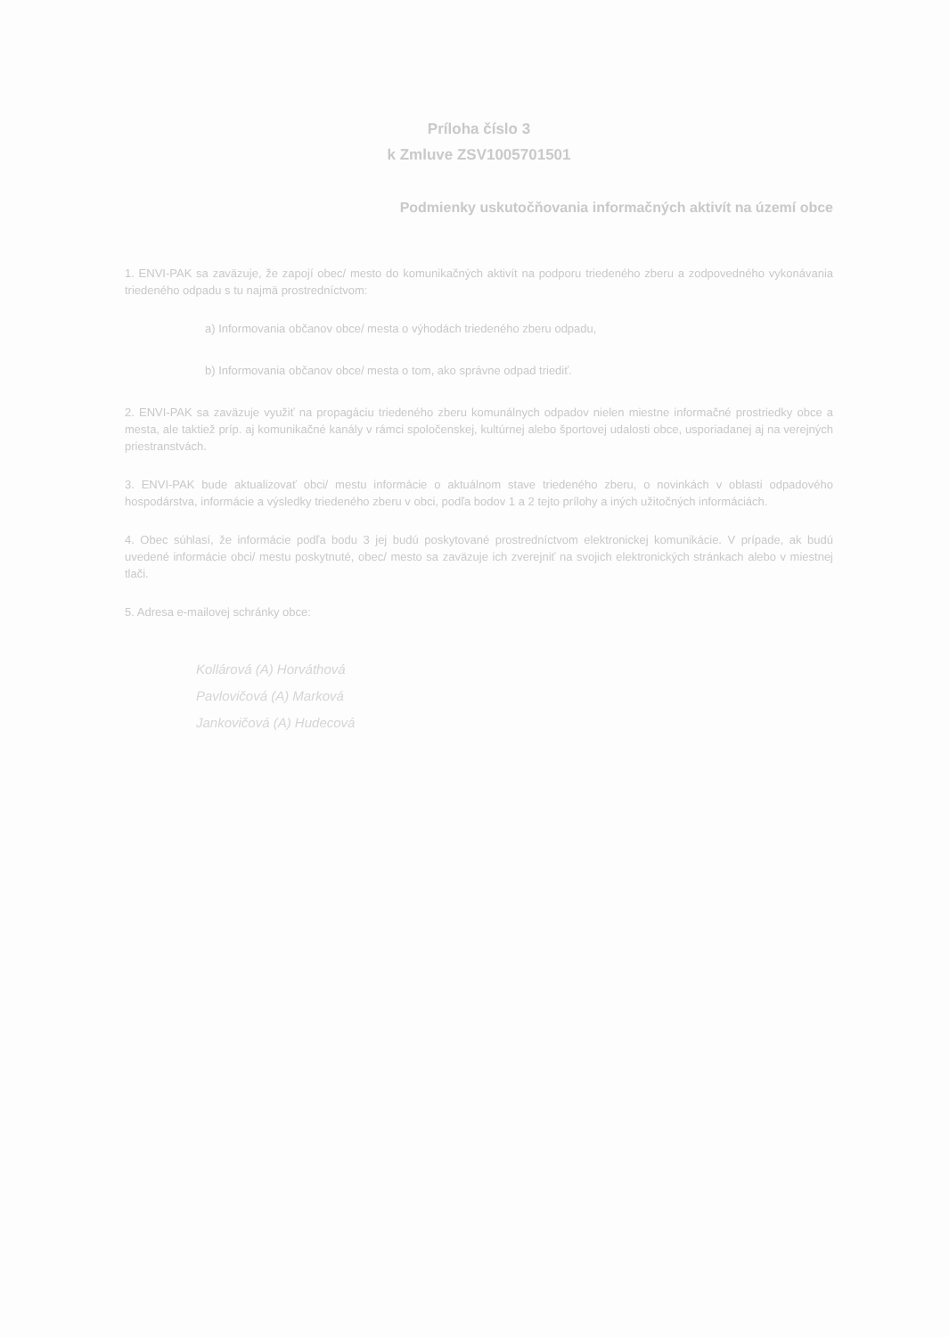Príloha číslo 3
k Zmluve ZSV1005701501
Podmienky uskutočňovania informačných aktivít na území obce
1. ENVI-PAK sa zaväzuje, že zapojí obec/ mesto do komunikačných aktivít na podporu triedeného zberu a zodpovedného vykonávania triedeného odpadu s tu najmä prostredníctvom:
a) Informovania občanov obce/ mesta o výhodách triedeného zberu odpadu,
b) Informovania občanov obce/ mesta o tom, ako správne odpad triediť.
2. ENVI-PAK sa zaväzuje využiť na propagáciu triedeného zberu komunálnych odpadov nielen miestne informačné prostriedky obce a mesta, ale taktiež príp. aj komunikačné kanály v rámci spoločenskej, kultúrnej alebo športovej udalosti obce, usporiadanej aj na verejných priestranstvách.
3. ENVI-PAK bude aktualizovať obci/ mestu informácie o aktuálnom stave triedeného zberu, o novinkách v oblasti odpadového hospodárstva, informácie a výsledky triedeného zberu v obci, podľa bodov 1 a 2 tejto prílohy a iných užitočných informáciách.
4. Obec súhlasí, že informácie podľa bodu 3 jej budú poskytované prostredníctvom elektronickej komunikácie. V prípade, ak budú uvedené informácie obci/ mestu poskytnuté, obec/ mesto sa zaväzuje ich zverejniť na svojich elektronických stránkach alebo v miestnej tlači.
5. Adresa e-mailovej schránky obce:
Kollárová (A) Horváthová
Pavlovičová (A) Marková
Jankovičová (A) Hudecová